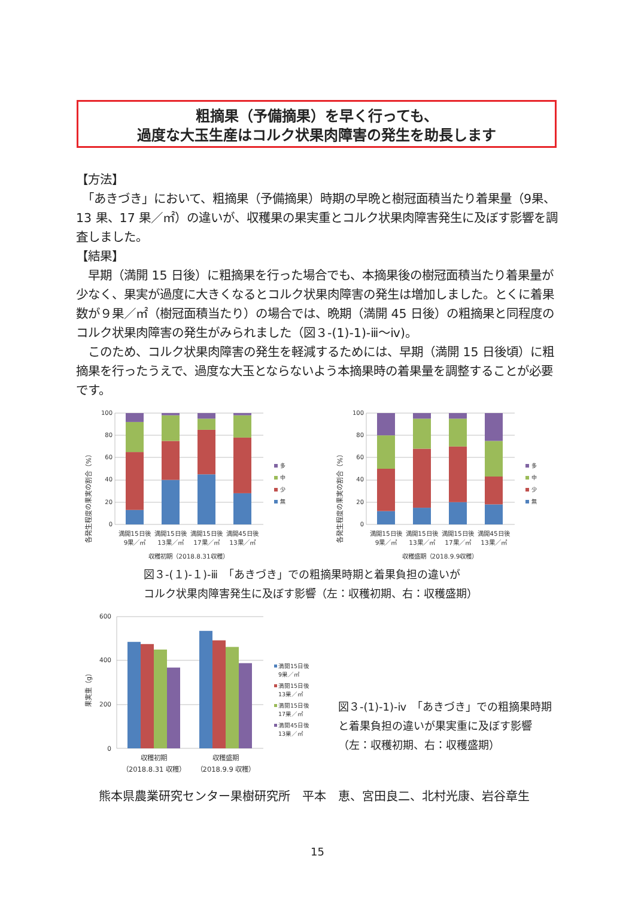粗摘果（予備摘果）を早く行っても、
過度な大玉生産はコルク状果肉障害の発生を助長します
【方法】
　「あきづき」において、粗摘果（予備摘果）時期の早晩と樹冠面積当たり着果量（9果、13 果、17 果／㎡）の違いが、収穫果の果実重とコルク状果肉障害発生に及ぼす影響を調査しました。
【結果】
　早期（満開 15 日後）に粗摘果を行った場合でも、本摘果後の樹冠面積当たり着果量が少なく、果実が過度に大きくなるとコルク状果肉障害の発生は増加しました。とくに着果数が９果／㎡（樹冠面積当たり）の場合では、晩期（満開 45 日後）の粗摘果と同程度のコルク状果肉障害の発生がみられました（図３-(1)-1)-ⅲ～ⅳ)。
　このため、コルク状果肉障害の発生を軽減するためには、早期（満開 15 日後頃）に粗摘果を行ったうえで、過度な大玉とならないよう本摘果時の着果量を調整することが必要です。
各発生程度の果実の割合（%）
0
20
40
60
80
100
多
中
少
無
満開15日後
9果／㎡
満開15日後
13果／㎡
満開15日後
17果／㎡
満開45日後
13果／㎡
収穫初期（2018.8.31収穫）
各発生程度の果実の割合（%）
0
20
40
60
80
100
多
中
少
無
満開15日後
9果／㎡
満開15日後
13果／㎡
満開15日後
17果／㎡
満開45日後
13果／㎡
収穫盛期（2018.9.9収穫）
図３-(１)-１)-ⅲ　「あきづき」での粗摘果時期と着果負担の違いが
コルク状果肉障害発生に及ぼす影響（左：収穫初期、右：収穫盛期）
果実重（g）
0
200
400
600
満開15日後
9果／㎡
満開15日後
13果／㎡
満開15日後
17果／㎡
満開45日後
13果／㎡
収穫初期
（2018.8.31 収穫）
収穫盛期
（2018.9.9 収穫）
図３-(1)-1)-ⅳ　「あきづき」での粗摘果時期と着果負担の違いが果実重に及ぼす影響（左：収穫初期、右：収穫盛期）
熊本県農業研究センター果樹研究所　平本　恵、宮田良二、北村光康、岩谷章生
15